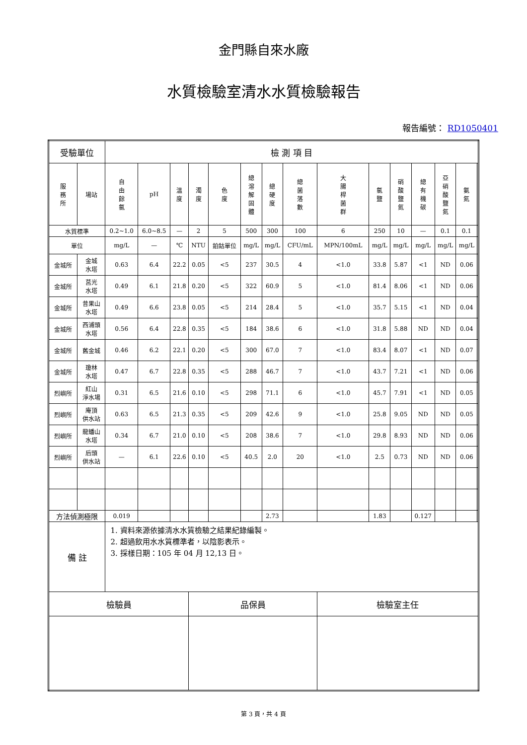金門縣自來水廠
水質檢驗室清水水質檢驗報告
報告編號： RD1050401
| 受驗單位 | | 檢 測 項 目 | | | | | | | | | | | | | | |
| 服 務 所 | 場站 | 自 由 餘 氯 | pH | 溫 度 | 濁 度 | 色 度 | 總 溶 解 固 體 | 總 硬 度 | 總 菌 落 數 | 大 腸 桿 菌 群 | 氯 鹽 | 硝 酸 鹽 氮 | 總 有 機 碳 | 亞 硝 酸 鹽 氮 | 氨 氮 | |
| 水質標準 | | 0.2~1.0 | 6.0~8.5 | — | 2 | 5 | 500 | 300 | 100 | 6 | 250 | 10 | — | 0.1 | 0.1 | |
| 單位 | | mg/L | — | ℃ | NTU | 鉑鈷單位 | mg/L | mg/L | CFU/mL | MPN/100mL | mg/L | mg/L | mg/L | mg/L | mg/L | |
| 金城所 | 金城 水塔 | 0.63 | 6.4 | 22.2 | 0.05 | <5 | 237 | 30.5 | 4 | <1.0 | 33.8 | 5.87 | <1 | ND | 0.06 | |
| 金城所 | 莒光 水塔 | 0.49 | 6.1 | 21.8 | 0.20 | <5 | 322 | 60.9 | 5 | <1.0 | 81.4 | 8.06 | <1 | ND | 0.06 | |
| 金城所 | 昔果山 水塔 | 0.49 | 6.6 | 23.8 | 0.05 | <5 | 214 | 28.4 | 5 | <1.0 | 35.7 | 5.15 | <1 | ND | 0.04 | |
| 金城所 | 西浦頭 水塔 | 0.56 | 6.4 | 22.8 | 0.35 | <5 | 184 | 38.6 | 6 | <1.0 | 31.8 | 5.88 | ND | ND | 0.04 | |
| 金城所 | 舊金城 | 0.46 | 6.2 | 22.1 | 0.20 | <5 | 300 | 67.0 | 7 | <1.0 | 83.4 | 8.07 | <1 | ND | 0.07 | |
| 金城所 | 瓊林 水塔 | 0.47 | 6.7 | 22.8 | 0.35 | <5 | 288 | 46.7 | 7 | <1.0 | 43.7 | 7.21 | <1 | ND | 0.06 | |
| 烈嶼所 | 紅山 淨水場 | 0.31 | 6.5 | 21.6 | 0.10 | <5 | 298 | 71.1 | 6 | <1.0 | 45.7 | 7.91 | <1 | ND | 0.05 | |
| 烈嶼所 | 庵頂 供水站 | 0.63 | 6.5 | 21.3 | 0.35 | <5 | 209 | 42.6 | 9 | <1.0 | 25.8 | 9.05 | ND | ND | 0.05 | |
| 烈嶼所 | 龍蟠山 水塔 | 0.34 | 6.7 | 21.0 | 0.10 | <5 | 208 | 38.6 | 7 | <1.0 | 29.8 | 8.93 | ND | ND | 0.06 | |
| 烈嶼所 | 后頭 供水站 | — | 6.1 | 22.6 | 0.10 | <5 | 40.5 | 2.0 | 20 | <1.0 | 2.5 | 0.73 | ND | ND | 0.06 | |
| 方法偵測極限 | | 0.019 | | | | | | 2.73 | | | 1.83 | | 0.127 | | | |
| 備 註 | | 1. 資料來源依據清水水質檢驗之結果紀錄編製。 2. 超過飲用水水質標準者，以陰影表示。 3. 採樣日期：105 年 04 月 12,13 日。 | | | | | | | | | | | | | | |
| 檢驗員 | | | | | 品保員 | | | | | 檢驗室主任 | | | | | | |
第 3 頁，共 4 頁